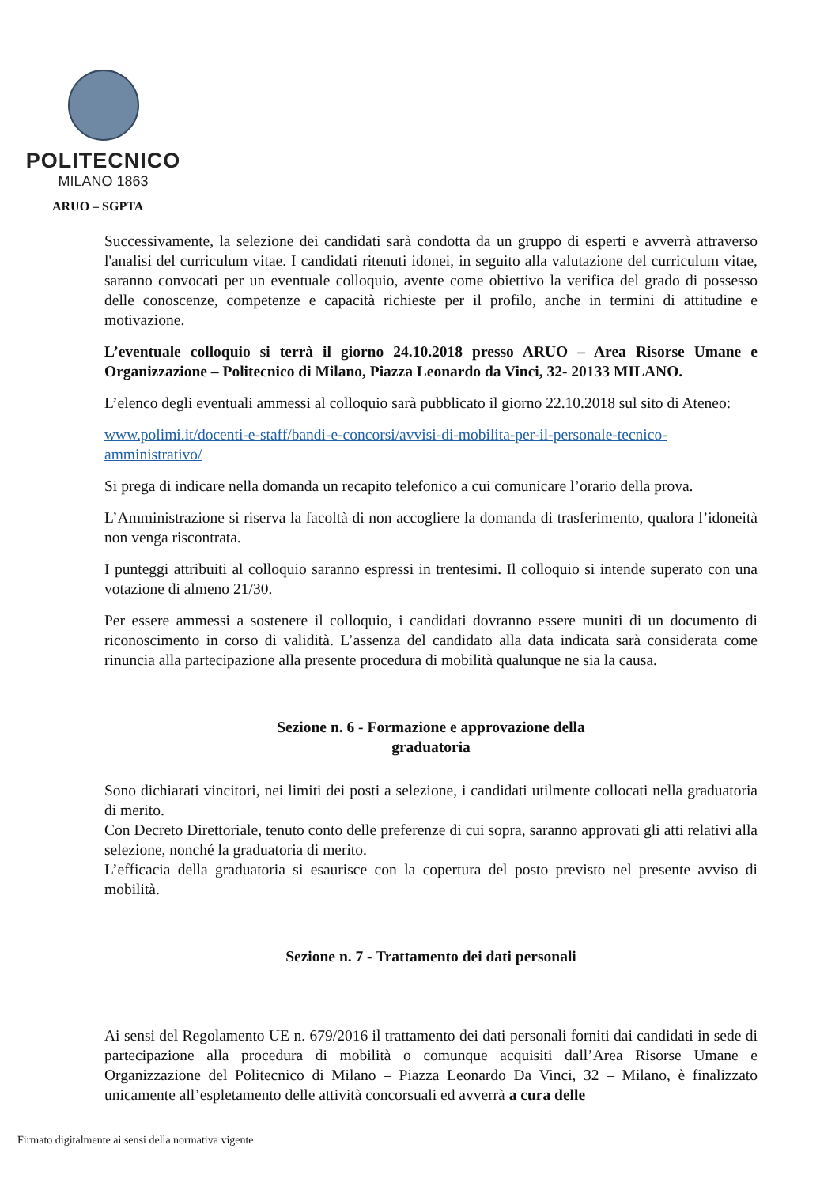POLITECNICO
MILANO 1863
ARUO – SGPTA
Successivamente, la selezione dei candidati sarà condotta da un gruppo di esperti e avverrà attraverso l'analisi del curriculum vitae. I candidati ritenuti idonei, in seguito alla valutazione del curriculum vitae, saranno convocati per un eventuale colloquio, avente come obiettivo la verifica del grado di possesso delle conoscenze, competenze e capacità richieste per il profilo, anche in termini di attitudine e motivazione.
L’eventuale colloquio si terrà il giorno 24.10.2018 presso ARUO – Area Risorse Umane e Organizzazione – Politecnico di Milano, Piazza Leonardo da Vinci, 32- 20133 MILANO.
L’elenco degli eventuali ammessi al colloquio sarà pubblicato il giorno 22.10.2018 sul sito di Ateneo:
www.polimi.it/docenti-e-staff/bandi-e-concorsi/avvisi-di-mobilita-per-il-personale-tecnico-amministrativo/
Si prega di indicare nella domanda un recapito telefonico a cui comunicare l’orario della prova.
L’Amministrazione si riserva la facoltà di non accogliere la domanda di trasferimento, qualora l’idoneità non venga riscontrata.
I punteggi attribuiti al colloquio saranno espressi in trentesimi. Il colloquio si intende superato con una votazione di almeno 21/30.
Per essere ammessi a sostenere il colloquio, i candidati dovranno essere muniti di un documento di riconoscimento in corso di validità. L’assenza del candidato alla data indicata sarà considerata come rinuncia alla partecipazione alla presente procedura di mobilità qualunque ne sia la causa.
Sezione n. 6 - Formazione e approvazione della
graduatoria
Sono dichiarati vincitori, nei limiti dei posti a selezione, i candidati utilmente collocati nella graduatoria di merito.
Con Decreto Direttoriale, tenuto conto delle preferenze di cui sopra, saranno approvati gli atti relativi alla selezione, nonché la graduatoria di merito.
L’efficacia della graduatoria si esaurisce con la copertura del posto previsto nel presente avviso di mobilità.
Sezione n. 7 - Trattamento dei dati personali
Ai sensi del Regolamento UE n. 679/2016 il trattamento dei dati personali forniti dai candidati in sede di partecipazione alla procedura di mobilità o comunque acquisiti dall’Area Risorse Umane e Organizzazione del Politecnico di Milano – Piazza Leonardo Da Vinci, 32 – Milano, è finalizzato unicamente all’espletamento delle attività concorsuali ed avverrà a cura delle
Firmato digitalmente ai sensi della normativa vigente